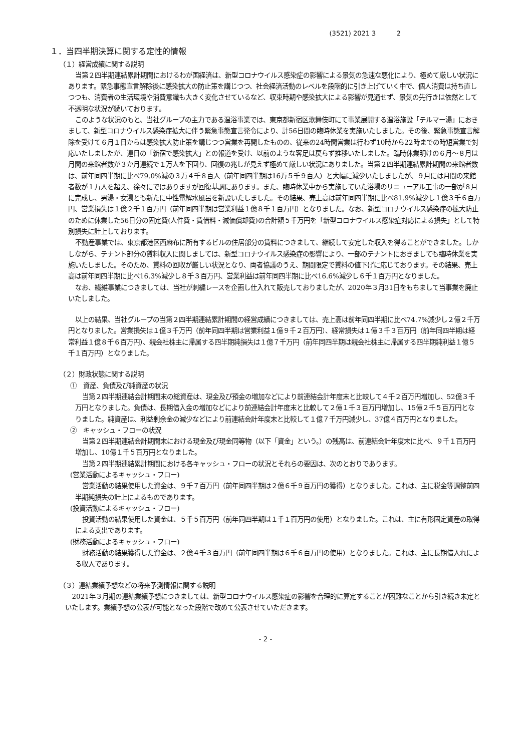(3521) 2021 3 2
１．当四半期決算に関する定性的情報
（１）経営成績に関する説明
当第２四半期連結累計期間におけるわが国経済は、新型コロナウイルス感染症の影響による景気の急速な悪化により、極めて厳しい状況にあります。緊急事態宣言解除後に感染拡大の防止策を講じつつ、社会経済活動のレベルを段階的に引き上げていく中で、個人消費は持ち直しつつも、消費者の生活環境や消費意識も大きく変化させているなど、収束時期や感染拡大による影響が見通せず、景気の先行きは依然として不透明な状況が続いております。
このような状況のもと、当社グループの主力である温浴事業では、東京都新宿区歌舞伎町にて事業展開する温浴施設「テルマー湯」におきまして、新型コロナウイルス感染症拡大に伴う緊急事態宣言発令により、計56日間の臨時休業を実施いたしました。その後、緊急事態宣言解除を受けて６月１日からは感染拡大防止策を講じつつ営業を再開したものの、従来の24時間営業は行わず10時から22時までの時短営業で対応いたしましたが、連日の「新宿で感染拡大」との報道を受け、以前のような客足は戻らず推移いたしました。臨時休業明けの６月～８月は月間の来館者数が３か月連続で１万人を下回り、回復の兆しが見えず極めて厳しい状況にありました。当第２四半期連結累計期間の来館者数は、前年同四半期に比べ79.0%減の３万４千８百人（前年同四半期は16万５千９百人）と大幅に減少いたしましたが、９月には月間の来館者数が１万人を超え、徐々にではありますが回復基調にあります。また、臨時休業中から実施していた浴場のリニューアル工事の一部が８月に完成し、男湯・女湯とも新たに中性電解水風呂を新設いたしました。その結果、売上高は前年同四半期に比べ81.9%減少し１億３千６百万円、営業損失は１億２千１百万円（前年同四半期は営業利益１億８千１百万円）となりました。なお、新型コロナウイルス感染症の拡大防止のために休業した56日分の固定費(人件費・賃借料・減価償却費)の合計額５千万円を「新型コロナウイルス感染症対応による損失」として特別損失に計上しております。
不動産事業では、東京都港区西麻布に所有するビルの住居部分の賃料につきまして、継続して安定した収入を得ることができました。しかしながら、テナント部分の賃料収入に関しましては、新型コロナウイルス感染症の影響により、一部のテナントにおきましても臨時休業を実施いたしました。そのため、賃料の回収が厳しい状況となり、両者協議のうえ、期間限定で賃料の値下げに応じております。その結果、売上高は前年同四半期に比べ16.3%減少し８千３百万円、営業利益は前年同四半期に比べ16.6%減少し６千１百万円となりました。
なお、繊維事業につきましては、当社が刺繍レースを企画し仕入れて販売しておりましたが、2020年３月31日をもちまして当事業を廃止いたしました。
以上の結果、当社グループの当第２四半期連結累計期間の経営成績につきましては、売上高は前年同四半期に比べ74.7%減少し２億２千万円となりました。営業損失は１億３千万円（前年同四半期は営業利益１億９千２百万円）、経常損失は１億３千３百万円（前年同四半期は経常利益１億８千６百万円）、親会社株主に帰属する四半期純損失は１億７千万円（前年同四半期は親会社株主に帰属する四半期純利益１億５千１百万円）となりました。
（２）財政状態に関する説明
①　資産、負債及び純資産の状況
当第２四半期連結会計期間末の総資産は、現金及び預金の増加などにより前連結会計年度末と比較して４千２百万円増加し、52億３千万円となりました。負債は、長期借入金の増加などにより前連結会計年度末と比較して２億１千３百万円増加し、15億２千５百万円となりました。純資産は、利益剰余金の減少などにより前連結会計年度末と比較して１億７千万円減少し、37億４百万円となりました。
②　キャッシュ・フローの状況
当第２四半期連結会計期間末における現金及び現金同等物（以下「資金」という。）の残高は、前連結会計年度末に比べ、９千１百万円増加し、10億１千５百万円となりました。
当第２四半期連結累計期間における各キャッシュ・フローの状況とそれらの要因は、次のとおりであります。
(営業活動によるキャッシュ・フロー)
営業活動の結果使用した資金は、９千７百万円（前年同四半期は２億６千９百万円の獲得）となりました。これは、主に税金等調整前四半期純損失の計上によるものであります。
(投資活動によるキャッシュ・フロー)
投資活動の結果使用した資金は、５千５百万円（前年同四半期は１千１百万円の使用）となりました。これは、主に有形固定資産の取得による支出であります。
(財務活動によるキャッシュ・フロー)
財務活動の結果獲得した資金は、２億４千３百万円（前年同四半期は６千６百万円の使用）となりました。これは、主に長期借入れによる収入であります。
（３）連結業績予想などの将来予測情報に関する説明
2021年３月期の連結業績予想につきましては、新型コロナウイルス感染症の影響を合理的に算定することが困難なことから引き続き未定といたします。業績予想の公表が可能となった段階で改めて公表させていただきます。
- 2 -